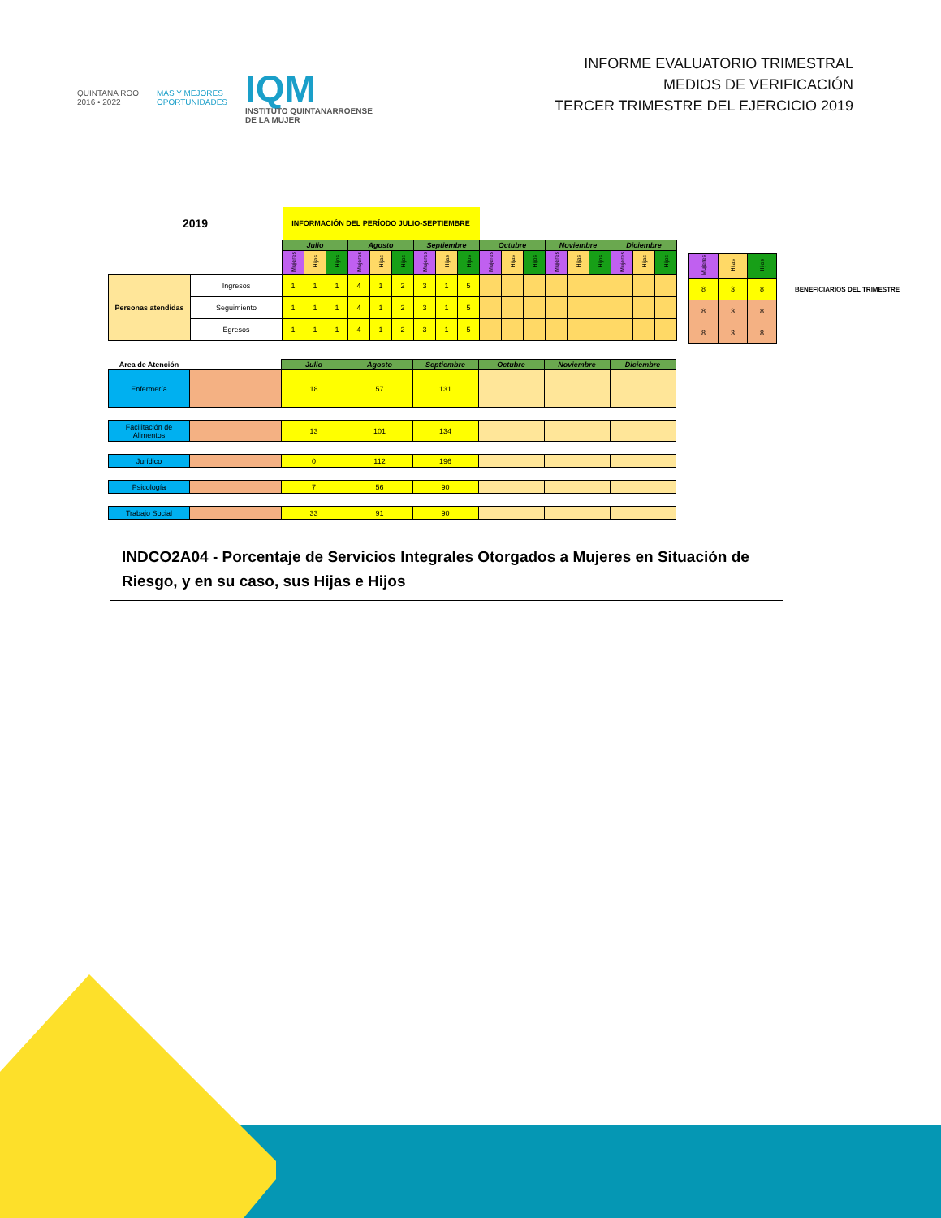QUINTANA ROO
2016 • 2022
MÁS Y MEJORES
OPORTUNIDADES
IQM
INSTITUTO QUINTANARROENSE
DE LA MUJER
INFORME EVALUATORIO TRIMESTRAL
MEDIOS DE VERIFICACIÓN
TERCER TRIMESTRE DEL EJERCICIO 2019
| 2019 | | INFORMACIÓN DEL PERÍODO JULIO-SEPTIEMBRE | | | | | | | | | | | | | | | | | |
| | | Julio | | | Agosto | | | Septiembre | | | Octubre | | | Noviembre | | | Diciembre | | |
| | | Mujeres | Hijas | Hijos | Mujeres | Hijas | Hijos | Mujeres | Hijas | Hijos | Mujeres | Hijas | Hijos | Mujeres | Hijas | Hijos | Mujeres | Hijas | Hijos |
| Personas atendidas | Ingresos | 1 | 1 | 1 | 4 | 1 | 2 | 3 | 1 | 5 | | | | | | | | | |
| | Seguimiento | 1 | 1 | 1 | 4 | 1 | 2 | 3 | 1 | 5 | | | | | | | | | |
| | Egresos | 1 | 1 | 1 | 4 | 1 | 2 | 3 | 1 | 5 | | | | | | | | | |
| Mujeres | Hijas | Hijos | |
| 8 | 3 | 8 | BENEFICIARIOS DEL TRIMESTRE |
| 8 | 3 | 8 | |
| 8 | 3 | 8 | |
| Área de Atención | | Julio | Agosto | Septiembre | Octubre | Noviembre | Diciembre |
| Enfermería | | 18 | 57 | 131 | | | |
| Facilitación de Alimentos | | 13 | 101 | 134 | | | |
| Jurídico | | 0 | 112 | 196 | | | |
| Psicología | | 7 | 56 | 90 | | | |
| Trabajo Social | | 33 | 91 | 90 | | | |
INDCO2A04 - Porcentaje de Servicios Integrales Otorgados a Mujeres en Situación de Riesgo, y en su caso, sus Hijas e Hijos